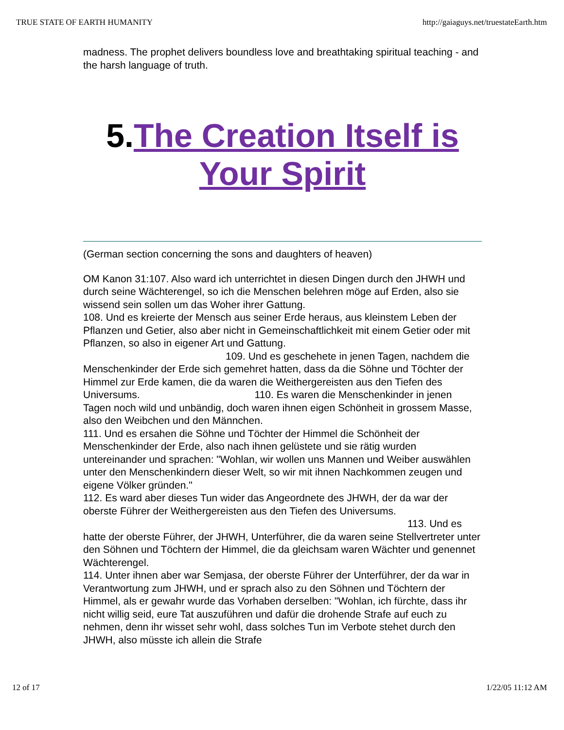TRUE STATE OF EARTH HUMANITY http://gaiaguys.net/truestateEarth.htm
madness. The prophet delivers boundless love and breathtaking spiritual teaching - and the harsh language of truth.
5.The Creation Itself is Your Spirit
(German section concerning the sons and daughters of heaven)
OM Kanon 31:107. Also ward ich unterrichtet in diesen Dingen durch den JHWH und durch seine Wächterengel, so ich die Menschen belehren möge auf Erden, also sie wissend sein sollen um das Woher ihrer Gattung.
108. Und es kreierte der Mensch aus seiner Erde heraus, aus kleinstem Leben der Pflanzen und Getier, also aber nicht in Gemeinschaftlichkeit mit einem Getier oder mit Pflanzen, so also in eigener Art und Gattung.
109. Und es geschehete in jenen Tagen, nachdem die Menschenkinder der Erde sich gemehret hatten, dass da die Söhne und Töchter der Himmel zur Erde kamen, die da waren die Weithergereisten aus den Tiefen des Universums. 110. Es waren die Menschenkinder in jenen Tagen noch wild und unbändig, doch waren ihnen eigen Schönheit in grossem Masse, also den Weibchen und den Männchen.
111. Und es ersahen die Söhne und Töchter der Himmel die Schönheit der Menschenkinder der Erde, also nach ihnen gelüstete und sie rätig wurden untereinander und sprachen: "Wohlan, wir wollen uns Mannen und Weiber auswählen unter den Menschenkindern dieser Welt, so wir mit ihnen Nachkommen zeugen und eigene Völker gründen."
112. Es ward aber dieses Tun wider das Angeordnete des JHWH, der da war der oberste Führer der Weithergereisten aus den Tiefen des Universums.
113. Und es hatte der oberste Führer, der JHWH, Unterführer, die da waren seine Stellvertreter unter den Söhnen und Töchtern der Himmel, die da gleichsam waren Wächter und genennet Wächterengel.
114. Unter ihnen aber war Semjasa, der oberste Führer der Unterführer, der da war in Verantwortung zum JHWH, und er sprach also zu den Söhnen und Töchtern der Himmel, als er gewahr wurde das Vorhaben derselben: "Wohlan, ich fürchte, dass ihr nicht willig seid, eure Tat auszuführen und dafür die drohende Strafe auf euch zu nehmen, denn ihr wisset sehr wohl, dass solches Tun im Verbote stehet durch den JHWH, also müsste ich allein die Strafe
12 of 17 1/22/05 11:12 AM